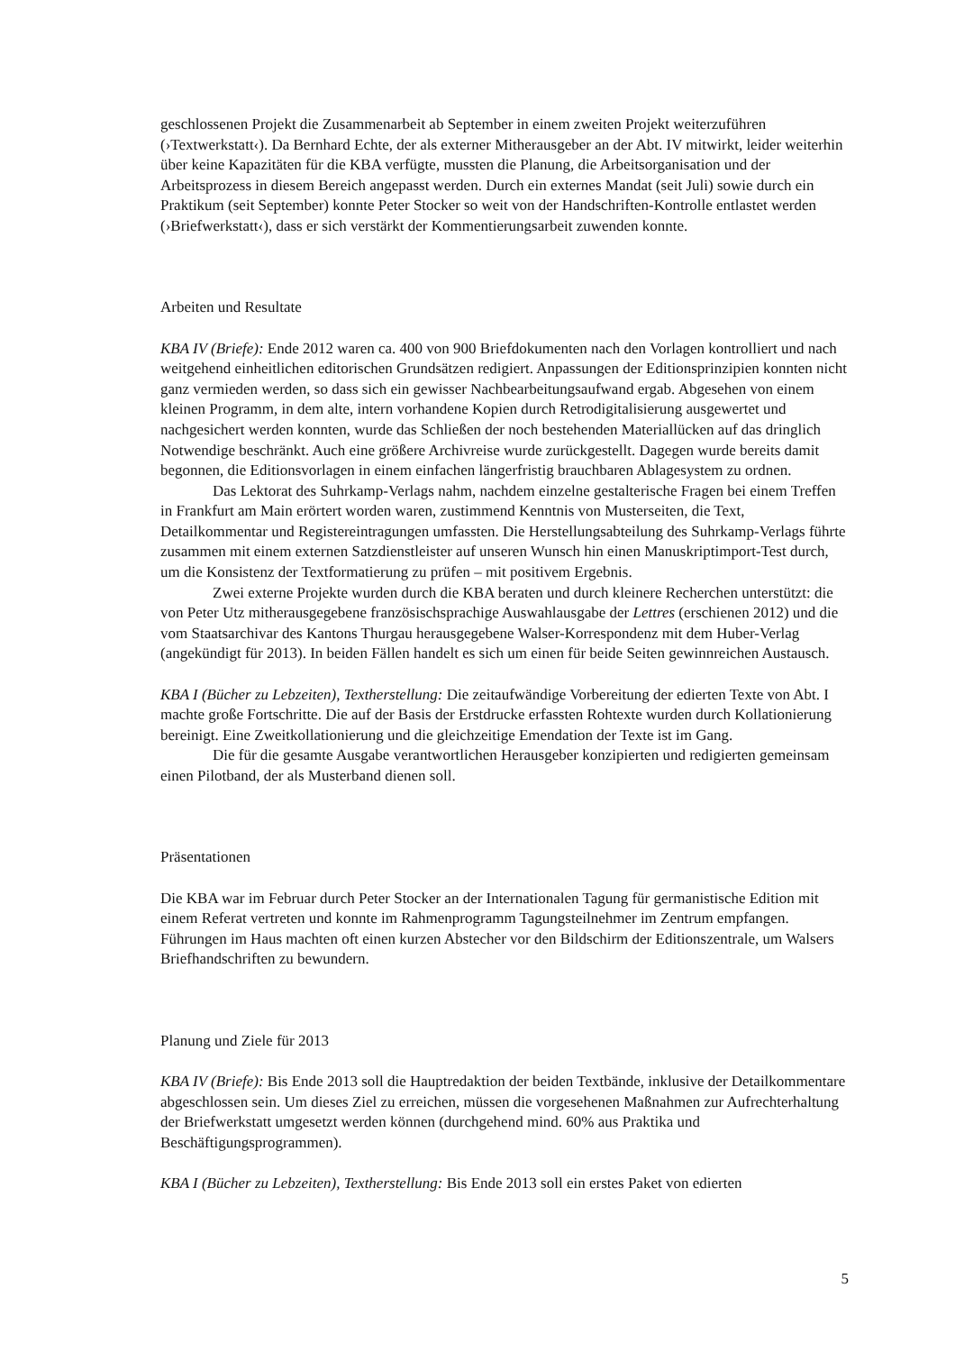geschlossenen Projekt die Zusammenarbeit ab September in einem zweiten Projekt weiterzuführen (›Textwerkstatt‹). Da Bernhard Echte, der als externer Mitherausgeber an der Abt. IV mitwirkt, leider weiterhin über keine Kapazitäten für die KBA verfügte, mussten die Planung, die Arbeitsorganisation und der Arbeitsprozess in diesem Bereich angepasst werden. Durch ein externes Mandat (seit Juli) sowie durch ein Praktikum (seit September) konnte Peter Stocker so weit von der Handschriften-Kontrolle entlastet werden (›Briefwerkstatt‹), dass er sich verstärkt der Kommentierungsarbeit zuwenden konnte.
Arbeiten und Resultate
KBA IV (Briefe): Ende 2012 waren ca. 400 von 900 Briefdokumenten nach den Vorlagen kontrolliert und nach weitgehend einheitlichen editorischen Grundsätzen redigiert. Anpassungen der Editionsprinzipien konnten nicht ganz vermieden werden, so dass sich ein gewisser Nachbearbeitungsaufwand ergab. Abgesehen von einem kleinen Programm, in dem alte, intern vorhandene Kopien durch Retrodigitalisierung ausgewertet und nachgesichert werden konnten, wurde das Schließen der noch bestehenden Materiallücken auf das dringlich Notwendige beschränkt. Auch eine größere Archivreise wurde zurückgestellt. Dagegen wurde bereits damit begonnen, die Editionsvorlagen in einem einfachen längerfristig brauchbaren Ablagesystem zu ordnen.
Das Lektorat des Suhrkamp-Verlags nahm, nachdem einzelne gestalterische Fragen bei einem Treffen in Frankfurt am Main erörtert worden waren, zustimmend Kenntnis von Musterseiten, die Text, Detailkommentar und Registereintragungen umfassten. Die Herstellungsabteilung des Suhrkamp-Verlags führte zusammen mit einem externen Satzdienstleister auf unseren Wunsch hin einen Manuskriptimport-Test durch, um die Konsistenz der Textformatierung zu prüfen – mit positivem Ergebnis.
Zwei externe Projekte wurden durch die KBA beraten und durch kleinere Recherchen unterstützt: die von Peter Utz mitherausgegebene französischsprachige Auswahlausgabe der Lettres (erschienen 2012) und die vom Staatsarchivar des Kantons Thurgau herausgegebene Walser-Korrespondenz mit dem Huber-Verlag (angekündigt für 2013). In beiden Fällen handelt es sich um einen für beide Seiten gewinnreichen Austausch.
KBA I (Bücher zu Lebzeiten), Textherstellung: Die zeitaufwändige Vorbereitung der edierten Texte von Abt. I machte große Fortschritte. Die auf der Basis der Erstdrucke erfassten Rohtexte wurden durch Kollationierung bereinigt. Eine Zweitkollationierung und die gleichzeitige Emendation der Texte ist im Gang.
Die für die gesamte Ausgabe verantwortlichen Herausgeber konzipierten und redigierten gemeinsam einen Pilotband, der als Musterband dienen soll.
Präsentationen
Die KBA war im Februar durch Peter Stocker an der Internationalen Tagung für germanistische Edition mit einem Referat vertreten und konnte im Rahmenprogramm Tagungsteilnehmer im Zentrum empfangen. Führungen im Haus machten oft einen kurzen Abstecher vor den Bildschirm der Editionszentrale, um Walsers Briefhandschriften zu bewundern.
Planung und Ziele für 2013
KBA IV (Briefe): Bis Ende 2013 soll die Hauptredaktion der beiden Textbände, inklusive der Detailkommentare abgeschlossen sein. Um dieses Ziel zu erreichen, müssen die vorgesehenen Maßnahmen zur Aufrechterhaltung der Briefwerkstatt umgesetzt werden können (durchgehend mind. 60% aus Praktika und Beschäftigungsprogrammen).
KBA I (Bücher zu Lebzeiten), Textherstellung: Bis Ende 2013 soll ein erstes Paket von edierten
5